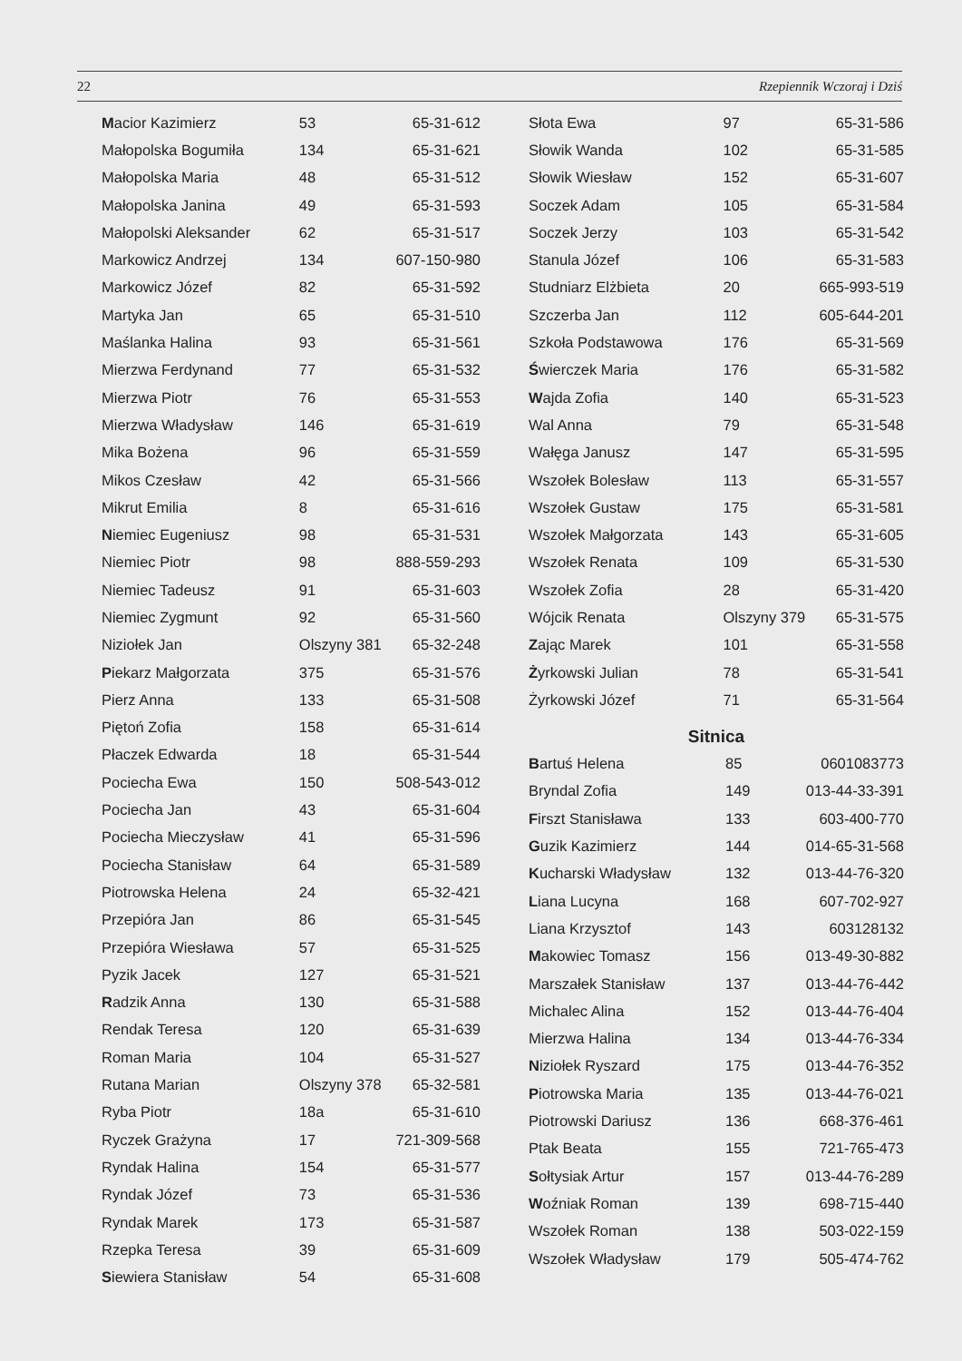22 Rzepiennik Wczoraj i Dziś
| M acior Kazimierz | 53 | 65-31-612 |
| Małopolska Bogumiła | 134 | 65-31-621 |
| Małopolska Maria | 48 | 65-31-512 |
| Małopolska Janina | 49 | 65-31-593 |
| Małopolski Aleksander | 62 | 65-31-517 |
| Markowicz Andrzej | 134 | 607-150-980 |
| Markowicz Józef | 82 | 65-31-592 |
| Martyka Jan | 65 | 65-31-510 |
| Maślanka Halina | 93 | 65-31-561 |
| Mierzwa Ferdynand | 77 | 65-31-532 |
| Mierzwa Piotr | 76 | 65-31-553 |
| Mierzwa Władysław | 146 | 65-31-619 |
| Mika Bożena | 96 | 65-31-559 |
| Mikos Czesław | 42 | 65-31-566 |
| Mikrut Emilia | 8 | 65-31-616 |
| N iemiec Eugeniusz | 98 | 65-31-531 |
| Niemiec Piotr | 98 | 888-559-293 |
| Niemiec Tadeusz | 91 | 65-31-603 |
| Niemiec Zygmunt | 92 | 65-31-560 |
| Niziołek Jan | Olszyny 381 | 65-32-248 |
| P iekarz Małgorzata | 375 | 65-31-576 |
| Pierz Anna | 133 | 65-31-508 |
| Piętoń Zofia | 158 | 65-31-614 |
| Płaczek Edwarda | 18 | 65-31-544 |
| Pociecha Ewa | 150 | 508-543-012 |
| Pociecha Jan | 43 | 65-31-604 |
| Pociecha Mieczysław | 41 | 65-31-596 |
| Pociecha Stanisław | 64 | 65-31-589 |
| Piotrowska Helena | 24 | 65-32-421 |
| Przepióra Jan | 86 | 65-31-545 |
| Przepióra Wiesława | 57 | 65-31-525 |
| Pyzik Jacek | 127 | 65-31-521 |
| R adzik Anna | 130 | 65-31-588 |
| Rendak Teresa | 120 | 65-31-639 |
| Roman Maria | 104 | 65-31-527 |
| Rutana Marian | Olszyny 378 | 65-32-581 |
| Ryba Piotr | 18a | 65-31-610 |
| Ryczek Grażyna | 17 | 721-309-568 |
| Ryndak Halina | 154 | 65-31-577 |
| Ryndak Józef | 73 | 65-31-536 |
| Ryndak Marek | 173 | 65-31-587 |
| Rzepka Teresa | 39 | 65-31-609 |
| S iewiera Stanisław | 54 | 65-31-608 |
| Słota Ewa | 97 | 65-31-586 |
| Słowik Wanda | 102 | 65-31-585 |
| Słowik Wiesław | 152 | 65-31-607 |
| Soczek Adam | 105 | 65-31-584 |
| Soczek Jerzy | 103 | 65-31-542 |
| Stanula Józef | 106 | 65-31-583 |
| Studniarz Elżbieta | 20 | 665-993-519 |
| Szczerba Jan | 112 | 605-644-201 |
| Szkoła Podstawowa | 176 | 65-31-569 |
| Ś wierczek Maria | 176 | 65-31-582 |
| W ajda Zofia | 140 | 65-31-523 |
| Wal Anna | 79 | 65-31-548 |
| Wałęga Janusz | 147 | 65-31-595 |
| Wszołek Bolesław | 113 | 65-31-557 |
| Wszołek Gustaw | 175 | 65-31-581 |
| Wszołek Małgorzata | 143 | 65-31-605 |
| Wszołek Renata | 109 | 65-31-530 |
| Wszołek Zofia | 28 | 65-31-420 |
| Wójcik Renata | Olszyny 379 | 65-31-575 |
| Z ając Marek | 101 | 65-31-558 |
| Ż yrkowski Julian | 78 | 65-31-541 |
| Żyrkowski Józef | 71 | 65-31-564 |
Sitnica
| B artuś Helena | 85 | 0601083773 |
| Bryndal Zofia | 149 | 013-44-33-391 |
| F irszt Stanisława | 133 | 603-400-770 |
| G uzik Kazimierz | 144 | 014-65-31-568 |
| K ucharski Władysław | 132 | 013-44-76-320 |
| L iana Lucyna | 168 | 607-702-927 |
| Liana Krzysztof | 143 | 603128132 |
| M akowiec Tomasz | 156 | 013-49-30-882 |
| Marszałek Stanisław | 137 | 013-44-76-442 |
| Michalec Alina | 152 | 013-44-76-404 |
| Mierzwa Halina | 134 | 013-44-76-334 |
| N iziołek Ryszard | 175 | 013-44-76-352 |
| P iotrowska Maria | 135 | 013-44-76-021 |
| Piotrowski Dariusz | 136 | 668-376-461 |
| Ptak Beata | 155 | 721-765-473 |
| S ołtysiak Artur | 157 | 013-44-76-289 |
| W oźniak Roman | 139 | 698-715-440 |
| Wszołek Roman | 138 | 503-022-159 |
| Wszołek Władysław | 179 | 505-474-762 |